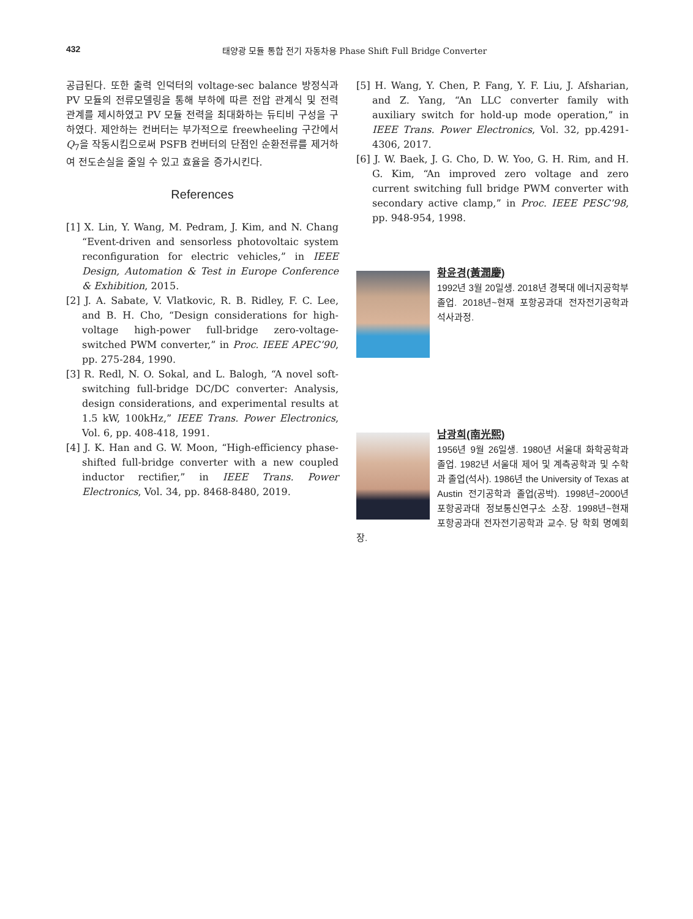432 태양광 모듈 통합 전기 자동차용 Phase Shift Full Bridge Converter
공급된다. 또한 출력 인덕터의 voltage-sec balance 방정식과 PV 모듈의 전류모델링을 통해 부하에 따른 전압 관계식 및 전력 관계를 제시하였고 PV 모듈 전력을 최대화하는 듀티비 구성을 구하였다. 제안하는 컨버터는 부가적으로 freewheeling 구간에서 Q<sub>7</sub>을 작동시킴으로써 PSFB 컨버터의 단점인 순환전류를 제거하여 전도손실을 줄일 수 있고 효율을 증가시킨다.
References
[1] X. Lin, Y. Wang, M. Pedram, J. Kim, and N. Chang “Event-driven and sensorless photovoltaic system reconfiguration for electric vehicles,” in IEEE Design, Automation & Test in Europe Conference & Exhibition, 2015.
[2] J. A. Sabate, V. Vlatkovic, R. B. Ridley, F. C. Lee, and B. H. Cho, “Design considerations for high-voltage high-power full-bridge zero-voltage-switched PWM converter,” in Proc. IEEE APEC’90, pp. 275-284, 1990.
[3] R. Redl, N. O. Sokal, and L. Balogh, “A novel soft-switching full-bridge DC/DC converter: Analysis, design considerations, and experimental results at 1.5 kW, 100kHz,” IEEE Trans. Power Electronics, Vol. 6, pp. 408-418, 1991.
[4] J. K. Han and G. W. Moon, “High-efficiency phase-shifted full-bridge converter with a new coupled inductor rectifier,” in IEEE Trans. Power Electronics, Vol. 34, pp. 8468-8480, 2019.
[5] H. Wang, Y. Chen, P. Fang, Y. F. Liu, J. Afsharian, and Z. Yang, “An LLC converter family with auxiliary switch for hold-up mode operation,” in IEEE Trans. Power Electronics, Vol. 32, pp.4291-4306, 2017.
[6] J. W. Baek, J. G. Cho, D. W. Yoo, G. H. Rim, and H. G. Kim, “An improved zero voltage and zero current switching full bridge PWM converter with secondary active clamp,” in Proc. IEEE PESC’98, pp. 948-954, 1998.
황윤경(黃潤慶)
1992년 3월 20일생. 2018년 경북대 에너지공학부 졸업. 2018년~현재 포항공과대 전자전기공학과 석사과정.
남광희(南光熙)
1956년 9월 26일생. 1980년 서울대 화학공학과 졸업. 1982년 서울대 제어 및 계측공학과 및 수학과 졸업(석사). 1986년 the University of Texas at Austin 전기공학과 졸업(공박). 1998년~2000년 포항공과대 정보통신연구소 소장. 1998년~현재 포항공과대 전자전기공학과 교수. 당 학회 명예회장.